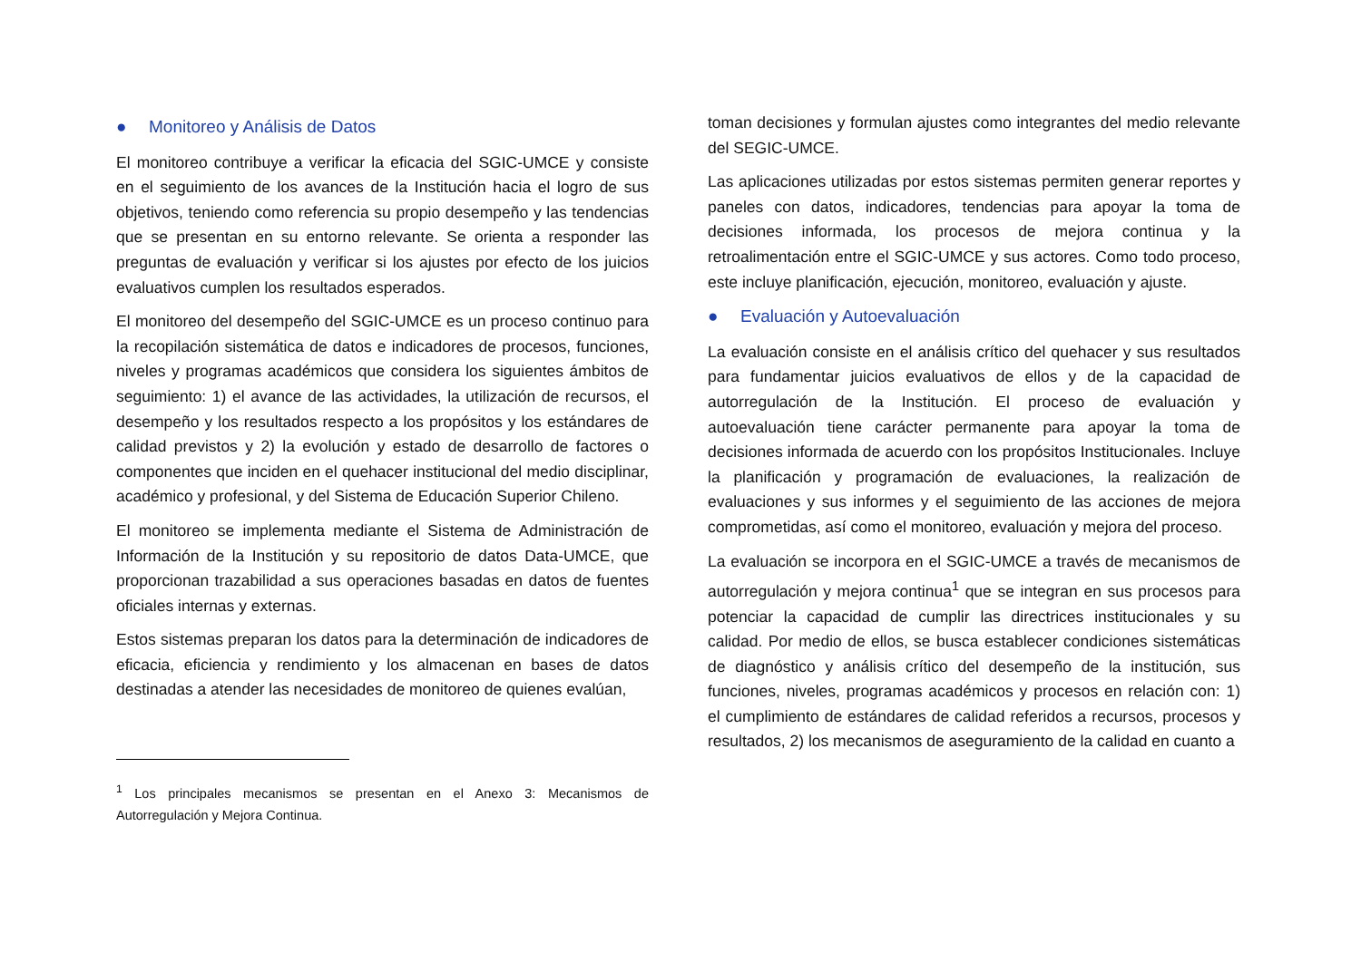● Monitoreo y Análisis de Datos
El monitoreo contribuye a verificar la eficacia del SGIC-UMCE y consiste en el seguimiento de los avances de la Institución hacia el logro de sus objetivos, teniendo como referencia su propio desempeño y las tendencias que se presentan en su entorno relevante. Se orienta a responder las preguntas de evaluación y verificar si los ajustes por efecto de los juicios evaluativos cumplen los resultados esperados.
El monitoreo del desempeño del SGIC-UMCE es un proceso continuo para la recopilación sistemática de datos e indicadores de procesos, funciones, niveles y programas académicos que considera los siguientes ámbitos de seguimiento: 1) el avance de las actividades, la utilización de recursos, el desempeño y los resultados respecto a los propósitos y los estándares de calidad previstos y 2) la evolución y estado de desarrollo de factores o componentes que inciden en el quehacer institucional del medio disciplinar, académico y profesional, y del Sistema de Educación Superior Chileno.
El monitoreo se implementa mediante el Sistema de Administración de Información de la Institución y su repositorio de datos Data-UMCE, que proporcionan trazabilidad a sus operaciones basadas en datos de fuentes oficiales internas y externas.
Estos sistemas preparan los datos para la determinación de indicadores de eficacia, eficiencia y rendimiento y los almacenan en bases de datos destinadas a atender las necesidades de monitoreo de quienes evalúan,
<sup>1</sup> Los principales mecanismos se presentan en el Anexo 3: Mecanismos de Autorregulación y Mejora Continua.
toman decisiones y formulan ajustes como integrantes del medio relevante del SEGIC-UMCE.
Las aplicaciones utilizadas por estos sistemas permiten generar reportes y paneles con datos, indicadores, tendencias para apoyar la toma de decisiones informada, los procesos de mejora continua y la retroalimentación entre el SGIC-UMCE y sus actores. Como todo proceso, este incluye planificación, ejecución, monitoreo, evaluación y ajuste.
● Evaluación y Autoevaluación
La evaluación consiste en el análisis crítico del quehacer y sus resultados para fundamentar juicios evaluativos de ellos y de la capacidad de autorregulación de la Institución. El proceso de evaluación y autoevaluación tiene carácter permanente para apoyar la toma de decisiones informada de acuerdo con los propósitos Institucionales. Incluye la planificación y programación de evaluaciones, la realización de evaluaciones y sus informes y el seguimiento de las acciones de mejora comprometidas, así como el monitoreo, evaluación y mejora del proceso.
La evaluación se incorpora en el SGIC-UMCE a través de mecanismos de autorregulación y mejora continua<sup>1</sup> que se integran en sus procesos para potenciar la capacidad de cumplir las directrices institucionales y su calidad. Por medio de ellos, se busca establecer condiciones sistemáticas de diagnóstico y análisis crítico del desempeño de la institución, sus funciones, niveles, programas académicos y procesos en relación con: 1) el cumplimiento de estándares de calidad referidos a recursos, procesos y resultados, 2) los mecanismos de aseguramiento de la calidad en cuanto a